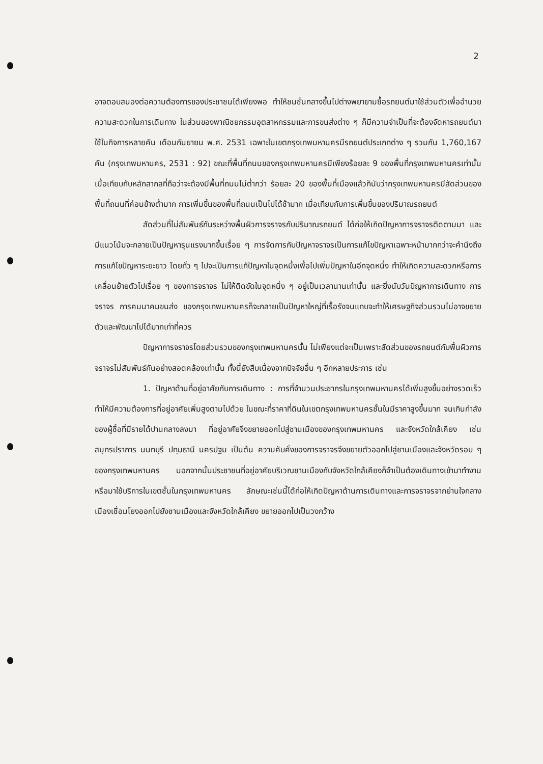2
อาจตอบสนองต่อความต้องการของประชาชนได้เพียงพอ ทำให้ชนชั้นกลางขึ้นไปต่างพยายามซื้อรถยนต์มาใช้ส่วนตัวเพื่ออำนวยความสะดวกในการเดินทาง ในส่วนของพาณิชยกรรมอุตสาหกรรมและการขนส่งต่าง ๆ ก็มีความจำเป็นที่จะต้องจัดหารถยนต์มาใช้ในกิจการหลายคัน เดือนกันยายน พ.ศ. 2531 เฉพาะในเขตกรุงเทพมหานครมีรถยนต์ประเภทต่าง ๆ รวมกัน 1,760,167 คัน (กรุงเทพมหานคร, 2531 : 92) ขณะที่พื้นที่ถนนของกรุงเทพมหานครมีเพียงร้อยละ 9 ของพื้นที่กรุงเทพมหานครเท่านั้น เมื่อเทียบกับหลักสากลที่ถือว่าจะต้องมีพื้นที่ถนนไม่ต่ำกว่า ร้อยละ 20 ของพื้นที่เมืองแล้วก็นับว่ากรุงเทพมหานครมีสัดส่วนของพื้นที่ถนนที่ค่อนข้างต่ำมาก การเพิ่มขึ้นของพื้นที่ถนนเป็นไปได้ช้ามาก เมื่อเทียบกับการเพิ่มขึ้นของปริมาณรถยนต์
สัดส่วนที่ไม่สัมพันธ์กันระหว่างพื้นผิวการจราจรกับปริมาณรถยนต์ ได้ก่อให้เกิดปัญหาการจราจรติดตามมา และมีแนวโน้มจะกลายเป็นปัญหารุนแรงมากขึ้นเรื่อย ๆ การจัดการกับปัญหาจราจรเป็นการแก้ไขปัญหาเฉพาะหน้ามากกว่าจะคำนึงถึงการแก้ไขปัญหาระยะยาว โดยทั่ว ๆ ไปจะเป็นการแก้ปัญหาในจุดหนึ่งเพื่อไปเพิ่มปัญหาในอีกจุดหนึ่ง ทำให้เกิดความสะดวกหรือการเคลื่อนย้ายตัวไปเรื่อย ๆ ของการจราจร ไม่ให้ติดขัดในจุดหนึ่ง ๆ อยู่เป็นเวลานานเท่านั้น และยิ่งนับวันปัญหาการเดินทาง การจราจร การคมนาคมขนส่ง ของกรุงเทพมหานครก็จะกลายเป็นปัญหาใหญ่ที่เรื้อรังจนแทบจะทำให้เศรษฐกิจส่วนรวมไม่อาจขยายตัวและพัฒนาไปได้มากเท่าที่ควร
ปัญหาการจราจรโดยส่วนรวมของกรุงเทพมหานครนั้น ไม่เพียงแต่จะเป็นเพราะสัดส่วนของรถยนต์กับพื้นผิวการจราจรไม่สัมพันธ์กันอย่างสอดคล้องเท่านั้น ทั้งนี้ยังสืบเนื่องจากปัจจัยอื่น ๆ อีกหลายประการ เช่น
1. ปัญหาด้านที่อยู่อาศัยกับการเดินทาง : การที่จำนวนประชากรในกรุงเทพมหานครได้เพิ่มสูงขึ้นอย่างรวดเร็ว ทำให้มีความต้องการที่อยู่อาศัยเพิ่มสูงตามไปด้วย ในขณะที่ราคาที่ดินในเขตกรุงเทพมหานครชั้นในมีราคาสูงขึ้นมาก จนเกินกำลังของผู้ซื้อที่มีรายได้ปานกลางลงมา ที่อยู่อาศัยจึงขยายออกไปสู่ชานเมืองของกรุงเทพมหานคร และจังหวัดใกล้เคียง เช่น สมุทรปราการ นนทบุรี ปทุมธานี นครปฐม เป็นต้น ความคับคั่งของการจราจรจึงขยายตัวออกไปสู่ชานเมืองและจังหวัดรอบ ๆ ของกรุงเทพมหานคร นอกจากนั้นประชาชนที่อยู่อาศัยบริเวณชานเมืองกับจังหวัดใกล้เคียงก็จำเป็นต้องเดินทางเข้ามาทำงาน หรือมาใช้บริการในเขตชั้นในกรุงเทพมหานคร ลักษณะเช่นนี้ได้ก่อให้เกิดปัญหาด้านการเดินทางและการจราจรจากย่านใจกลางเมืองเชื่อมโยงออกไปยังชานเมืองและจังหวัดใกล้เคียง ขยายออกไปเป็นวงกว้าง